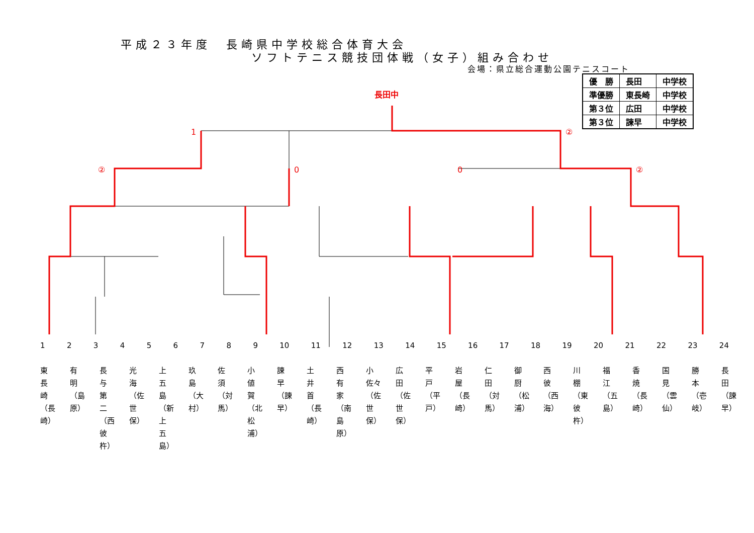平成２３年度　長崎県中学校総合体育大会
ソフトテニス競技団体戦（女子）組み合わせ
会場：県立総合運動公園テニスコート
| 優 勝 | 長田 | 中学校 |
| 準優勝 | 東長崎 | 中学校 |
| 第３位 | 広田 | 中学校 |
| 第３位 | 諫早 | 中学校 |
長田中
1
②
②
0
0
②
123456789 10 11 12 13 14 15 16 17 18 19 20 21 22 23 24
東長崎（長崎） 有明（島原） 長与第二（西彼杵） 光海（佐世保） 上五島（新上五島） 玖島（大村） 佐須（対馬） 小値賀（北松浦） 諫早（諫早） 土井首（長崎） 西有家（南島原） 小佐々（佐世保） 広田（佐世保） 平戸（平戸） 岩屋（長崎） 仁田（対馬） 御厨（松浦） 西彼（西海） 川棚（東彼杵） 福江（五島） 香焼（長崎） 国見（雲仙） 勝本（壱岐） 長田（諫早）